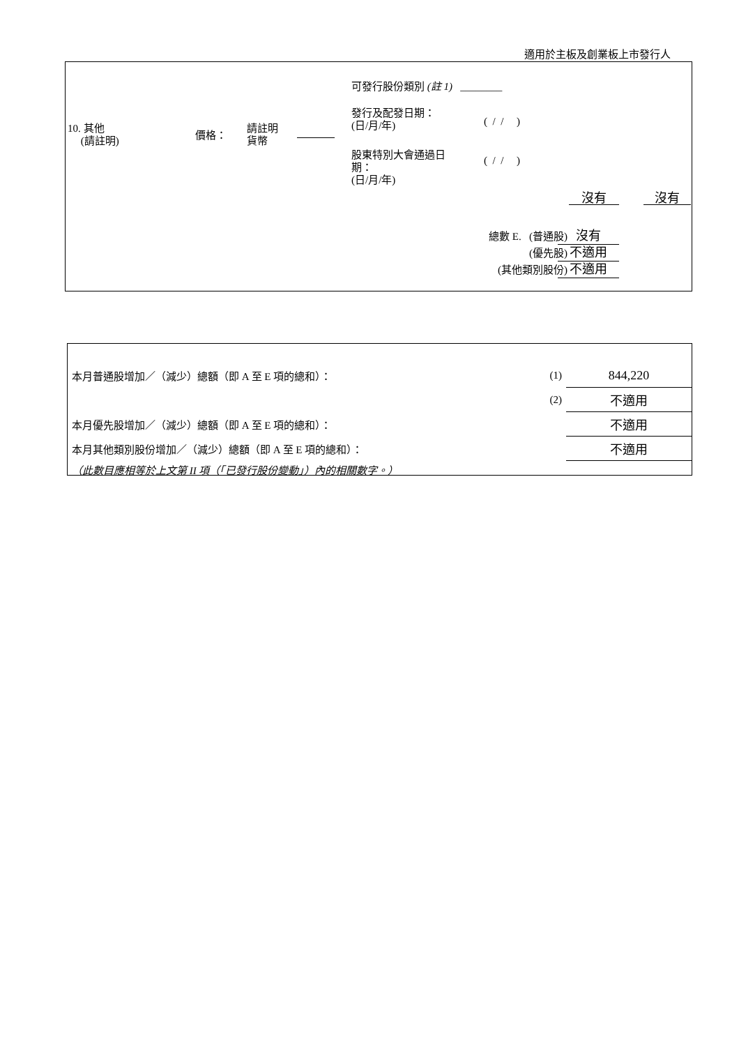適用於主板及創業板上市發行人
10. 其他
(請註明)
價格：
請註明
貨幣
可發行股份類別 (註 1) ________
發行及配發日期：
(日/月/年)
( / / )
股東特別大會通過日
期：
(日/月/年)
( / / )
沒有 沒有
總數 E. (普通股)
(優先股)
(其他類別股份)
沒有
不適用
不適用
| 本月普通股增加／（減少）總額（即 A 至 E 項的總和）： | (1) | 844,220 |
| | (2) | 不適用 |
| 本月優先股增加／（減少）總額（即 A 至 E 項的總和）： | | 不適用 |
| 本月其他類別股份增加／（減少）總額（即 A 至 E 項的總和）： | | 不適用 |
| （此數目應相等於上文第 II 項（「已發行股份變動」）內的相關數字。） | | |